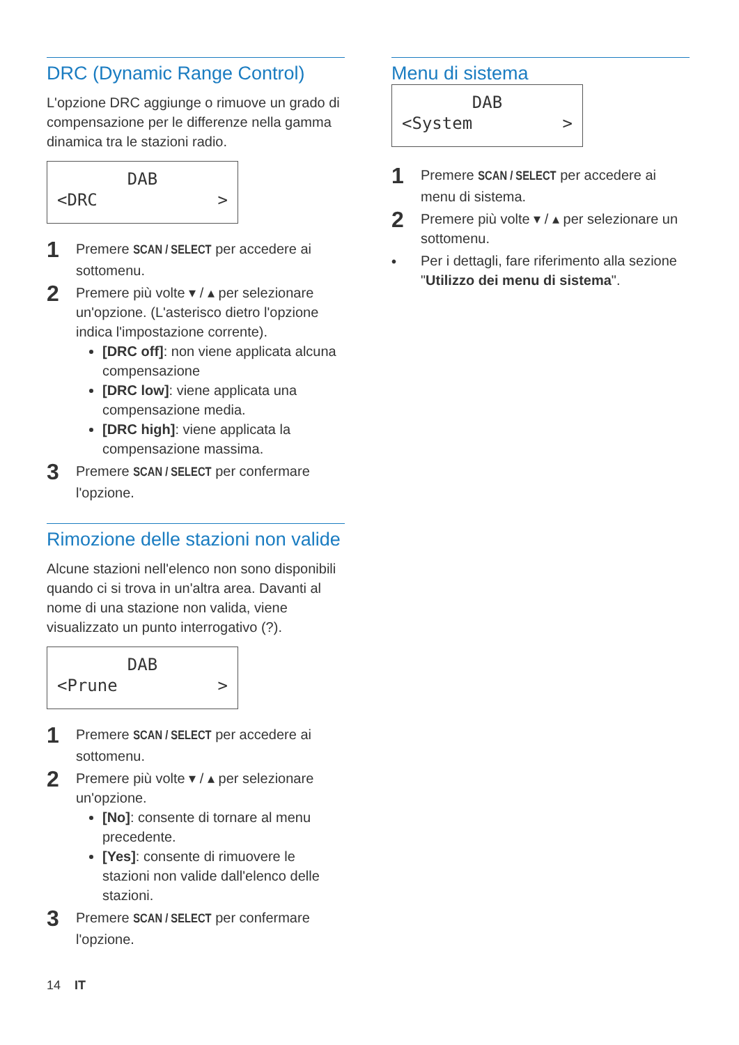DRC (Dynamic Range Control)
L'opzione DRC aggiunge o rimuove un grado di compensazione per le differenze nella gamma dinamica tra le stazioni radio.
DAB
<DRC >
1
Premere SCAN / SELECT per accedere ai sottomenu.
2
Premere più volte ▾ / ▴ per selezionare un'opzione. (L'asterisco dietro l'opzione indica l'impostazione corrente).
[DRC off]: non viene applicata alcuna compensazione
[DRC low]: viene applicata una compensazione media.
[DRC high]: viene applicata la compensazione massima.
3
Premere SCAN / SELECT per confermare l'opzione.
Rimozione delle stazioni non valide
Alcune stazioni nell'elenco non sono disponibili quando ci si trova in un'altra area. Davanti al nome di una stazione non valida, viene visualizzato un punto interrogativo (?).
DAB
<Prune >
1
Premere SCAN / SELECT per accedere ai sottomenu.
2
Premere più volte ▾ / ▴ per selezionare un'opzione.
[No]: consente di tornare al menu precedente.
[Yes]: consente di rimuovere le stazioni non valide dall'elenco delle stazioni.
3
Premere SCAN / SELECT per confermare l'opzione.
Menu di sistema
DAB
<System >
1
Premere SCAN / SELECT per accedere ai menu di sistema.
2
Premere più volte ▾ / ▴ per selezionare un sottomenu.
•
Per i dettagli, fare riferimento alla sezione "Utilizzo dei menu di sistema".
14 IT